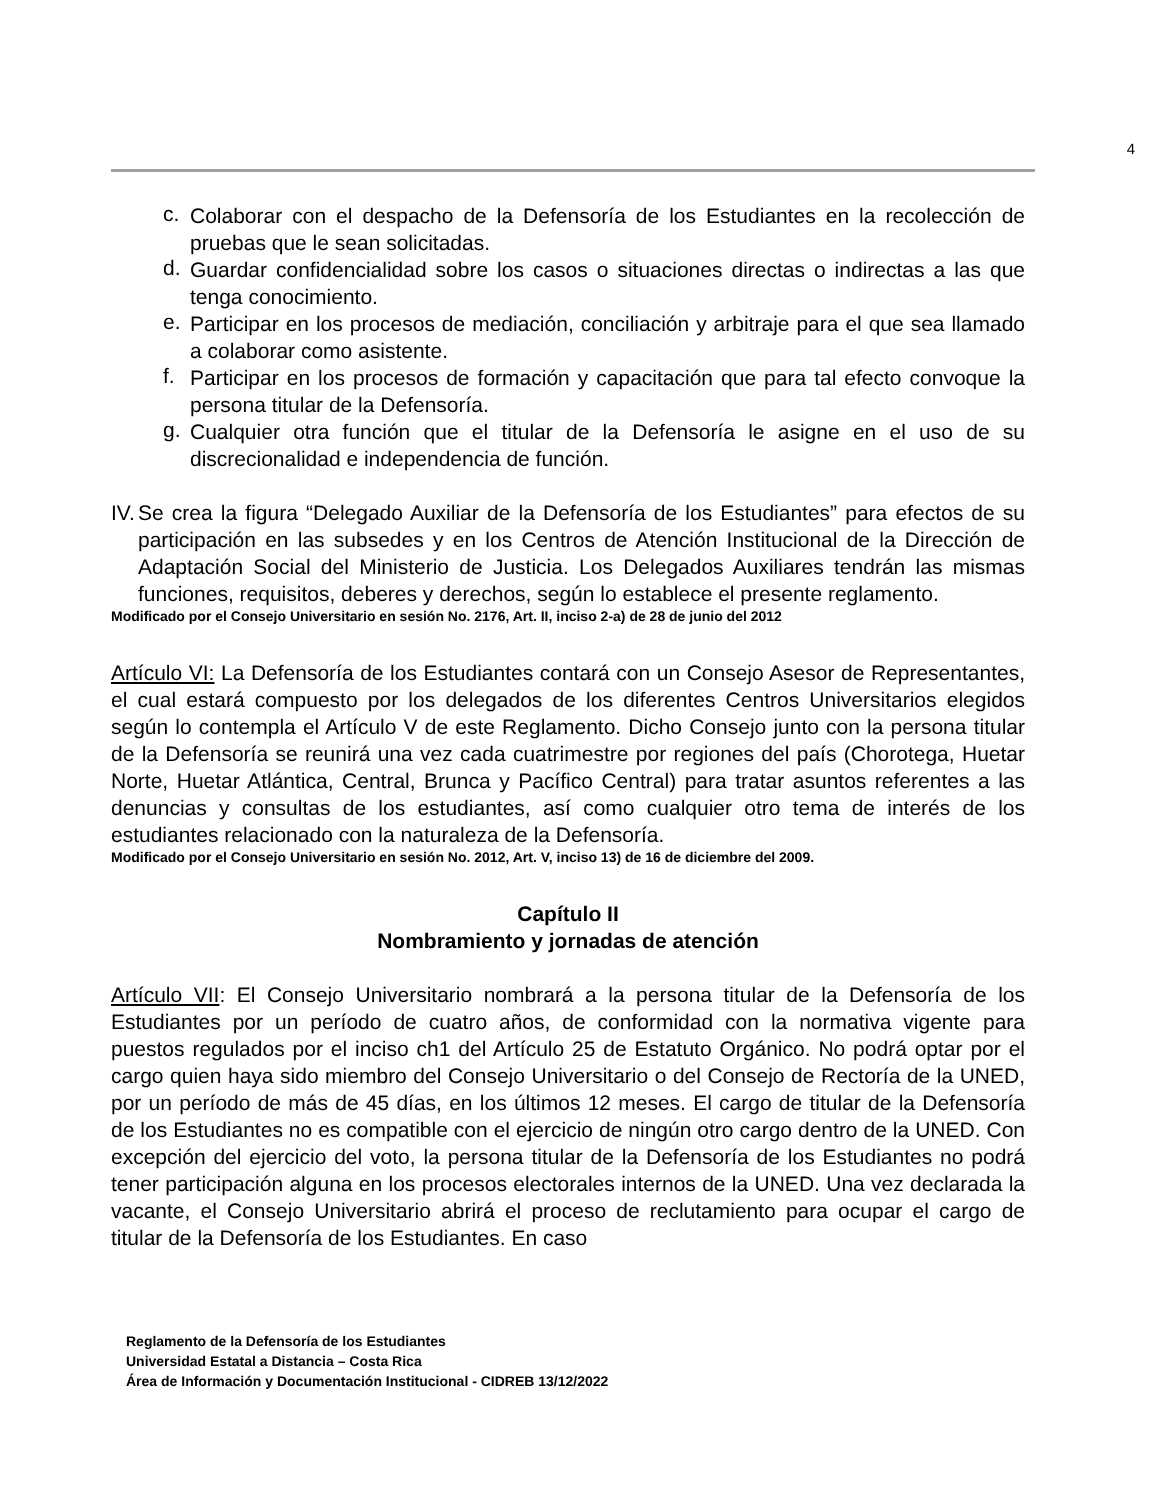4
c.
Colaborar con el despacho de la Defensoría de los Estudiantes en la recolección de pruebas que le sean solicitadas.
d.
Guardar confidencialidad sobre los casos o situaciones directas o indirectas a las que tenga conocimiento.
e.
Participar en los procesos de mediación, conciliación y arbitraje para el que sea llamado a colaborar como asistente.
f.
Participar en los procesos de formación y capacitación que para tal efecto convoque la persona titular de la Defensoría.
g.
Cualquier otra función que el titular de la Defensoría le asigne en el uso de su discrecionalidad e independencia de función.
IV.
Se crea la figura “Delegado Auxiliar de la Defensoría de los Estudiantes” para efectos de su participación en las subsedes y en los Centros de Atención Institucional de la Dirección de Adaptación Social del Ministerio de Justicia. Los Delegados Auxiliares tendrán las mismas funciones, requisitos, deberes y derechos, según lo establece el presente reglamento.
Modificado por el Consejo Universitario en sesión No. 2176, Art. II, inciso 2-a) de 28 de junio del 2012
Artículo VI: La Defensoría de los Estudiantes contará con un Consejo Asesor de Representantes, el cual estará compuesto por los delegados de los diferentes Centros Universitarios elegidos según lo contempla el Artículo V de este Reglamento. Dicho Consejo junto con la persona titular de la Defensoría se reunirá una vez cada cuatrimestre por regiones del país (Chorotega, Huetar Norte, Huetar Atlántica, Central, Brunca y Pacífico Central) para tratar asuntos referentes a las denuncias y consultas de los estudiantes, así como cualquier otro tema de interés de los estudiantes relacionado con la naturaleza de la Defensoría.
Modificado por el Consejo Universitario en sesión No. 2012, Art. V, inciso 13) de 16 de diciembre del 2009.
Capítulo II
Nombramiento y jornadas de atención
Artículo VII: El Consejo Universitario nombrará a la persona titular de la Defensoría de los Estudiantes por un período de cuatro años, de conformidad con la normativa vigente para puestos regulados por el inciso ch1 del Artículo 25 de Estatuto Orgánico. No podrá optar por el cargo quien haya sido miembro del Consejo Universitario o del Consejo de Rectoría de la UNED, por un período de más de 45 días, en los últimos 12 meses. El cargo de titular de la Defensoría de los Estudiantes no es compatible con el ejercicio de ningún otro cargo dentro de la UNED. Con excepción del ejercicio del voto, la persona titular de la Defensoría de los Estudiantes no podrá tener participación alguna en los procesos electorales internos de la UNED. Una vez declarada la vacante, el Consejo Universitario abrirá el proceso de reclutamiento para ocupar el cargo de titular de la Defensoría de los Estudiantes. En caso
Reglamento de la Defensoría de los Estudiantes
Universidad Estatal a Distancia – Costa Rica
Área de Información y Documentación Institucional - CIDREB 13/12/2022